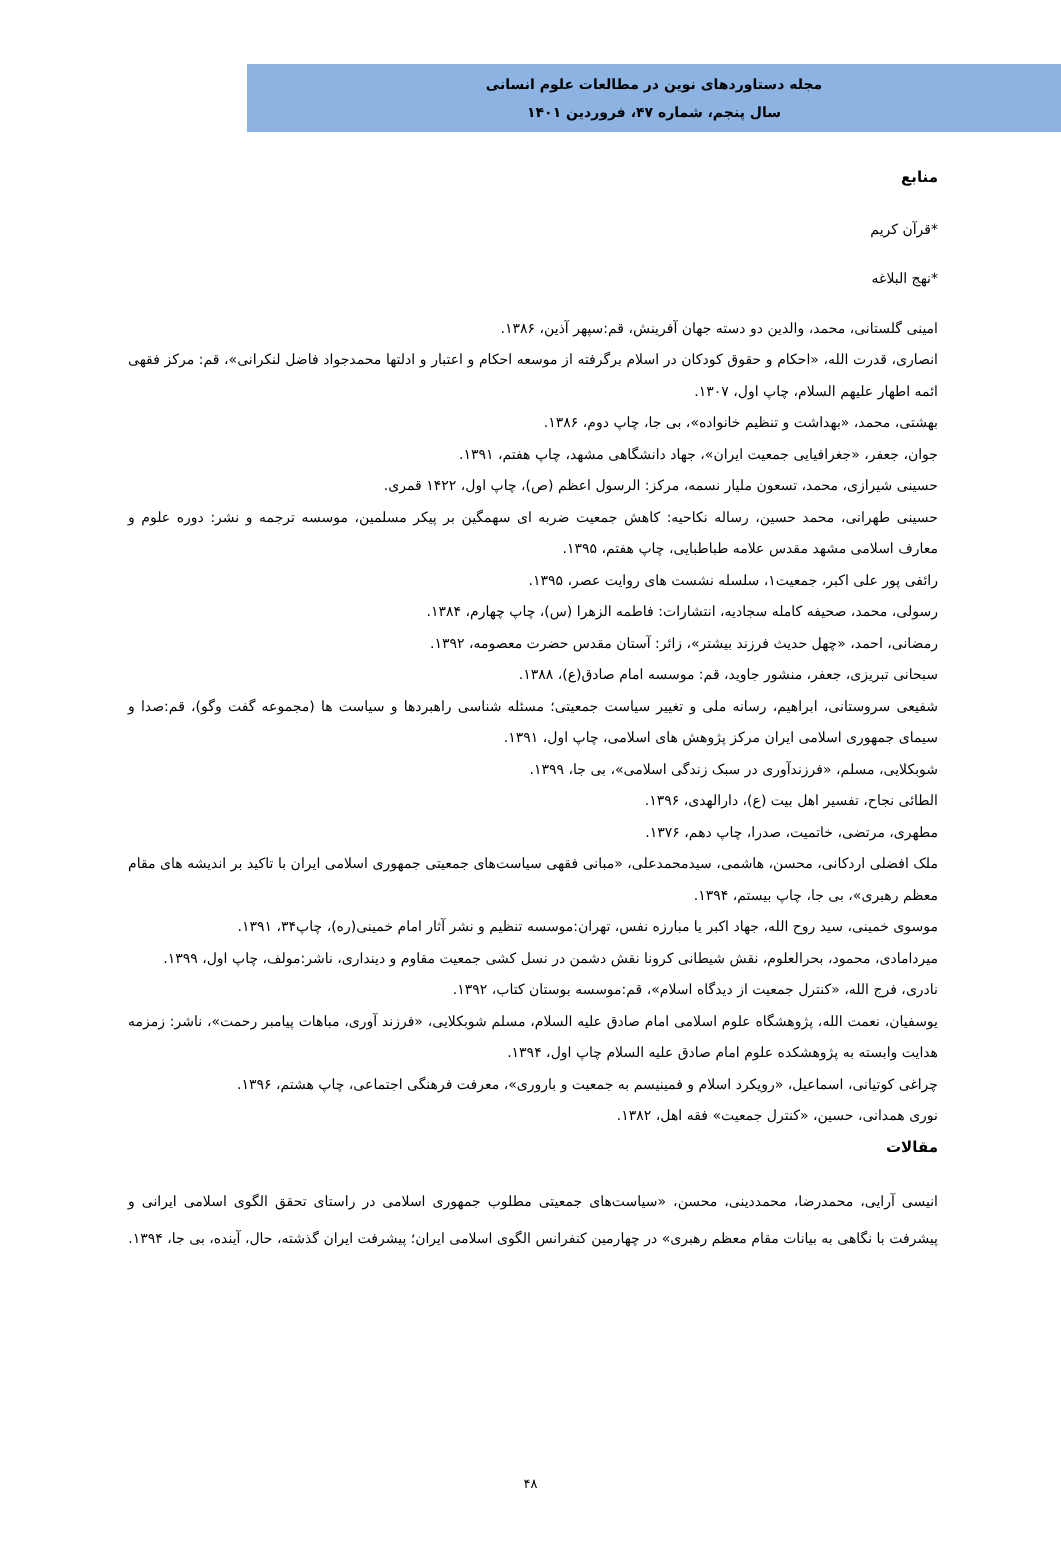مجله دستاوردهای نوین در مطالعات علوم انسانی
سال پنجم، شماره ۴۷، فروردین ۱۴۰۱
منابع
*قرآن کریم
*نهج البلاغه
امینی گلستانی، محمد، والدین دو دسته جهان آفرینش، قم:سپهر آذین، ۱۳۸۶.
انصاری، قدرت الله، «احکام و حقوق کودکان در اسلام برگرفته از موسعه احکام و اعتبار و ادلتها محمدجواد فاضل لنکرانی»، قم: مرکز فقهی ائمه اطهار علیهم السلام، چاپ اول، ۱۳۰۷.
بهشتی، محمد، «بهداشت و تنظیم خانواده»، بی جا، چاپ دوم، ۱۳۸۶.
جوان، جعفر، «جغرافیایی جمعیت ایران»، جهاد دانشگاهی مشهد، چاپ هفتم، ۱۳۹۱.
حسینی شیرازی، محمد، تسعون ملیار نسمه، مرکز: الرسول اعظم (ص)، چاپ اول، ۱۴۲۲ قمری.
حسینی طهرانی، محمد حسین، رساله نکاحیه: کاهش جمعیت ضربه ای سهمگین بر پیکر مسلمین، موسسه ترجمه و نشر: دوره علوم و معارف اسلامی مشهد مقدس علامه طباطبایی، چاپ هفتم، ۱۳۹۵.
رائفی پور علی اکبر، جمعیت۱، سلسله نشست های روایت عصر، ۱۳۹۵.
رسولی، محمد، صحیفه کامله سجادیه، انتشارات: فاطمه الزهرا (س)، چاپ چهارم، ۱۳۸۴.
رمضانی، احمد، «چهل حدیث فرزند بیشتر»، زائر: آستان مقدس حضرت معصومه، ۱۳۹۲.
سبحانی تبریزی، جعفر، منشور جاوید، قم: موسسه امام صادق(ع)، ۱۳۸۸.
شفیعی سروستانی، ابراهیم، رسانه ملی و تغییر سیاست جمعیتی؛ مسئله شناسی راهبردها و سیاست ها (مجموعه گفت وگو)، قم:صدا و سیمای جمهوری اسلامی ایران مرکز پژوهش های اسلامی، چاپ اول، ۱۳۹۱.
شوبکلایی، مسلم، «فرزندآوری در سبک زندگی اسلامی»، بی جا، ۱۳۹۹.
الطائی نجاح، تفسیر اهل بیت (ع)، دارالهدی، ۱۳۹۶.
مطهری، مرتضی، خاتمیت، صدرا، چاپ دهم، ۱۳۷۶.
ملک افضلی اردکانی، محسن، هاشمی، سیدمحمدعلی، «مبانی فقهی سیاست‌های جمعیتی جمهوری اسلامی ایران با تاکید بر اندیشه های مقام معظم رهبری»، بی جا، چاپ بیستم، ۱۳۹۴.
موسوی خمینی، سید روح الله، جهاد اکبر یا مبارزه نفس، تهران:موسسه تنظیم و نشر آثار امام خمینی(ره)، چاپ۳۴، ۱۳۹۱.
میردامادی، محمود، بحرالعلوم، نقش شیطانی کرونا نقش دشمن در نسل کشی جمعیت مقاوم و دینداری، ناشر:مولف، چاپ اول، ۱۳۹۹.
نادری، فرج الله، «کنترل جمعیت از دیدگاه اسلام»، قم:موسسه بوستان کتاب، ۱۳۹۲.
یوسفیان، نعمت الله، پژوهشگاه علوم اسلامی امام صادق علیه السلام، مسلم شوبکلایی، «فرزند آوری، مباهات پیامبر رحمت»، ناشر: زمزمه هدایت وابسته به پژوهشکده علوم امام صادق علیه السلام چاپ اول، ۱۳۹۴.
چراغی کوتیانی، اسماعیل، «رویکرد اسلام و فمینیسم به جمعیت و باروری»، معرفت فرهنگی اجتماعی، چاپ هشتم، ۱۳۹۶.
نوری همدانی، حسین، «کنترل جمعیت» فقه اهل، ۱۳۸۲.
مقالات
انیسی آرایی، محمدرضا، محمددینی، محسن، «سیاست‌های جمعیتی مطلوب جمهوری اسلامی در راستای تحقق الگوی اسلامی ایرانی و پیشرفت با نگاهی به بیانات مقام معظم رهبری» در چهارمین کنفرانس الگوی اسلامی ایران؛ پیشرفت ایران گذشته، حال، آینده، بی جا، ۱۳۹۴.
۴۸